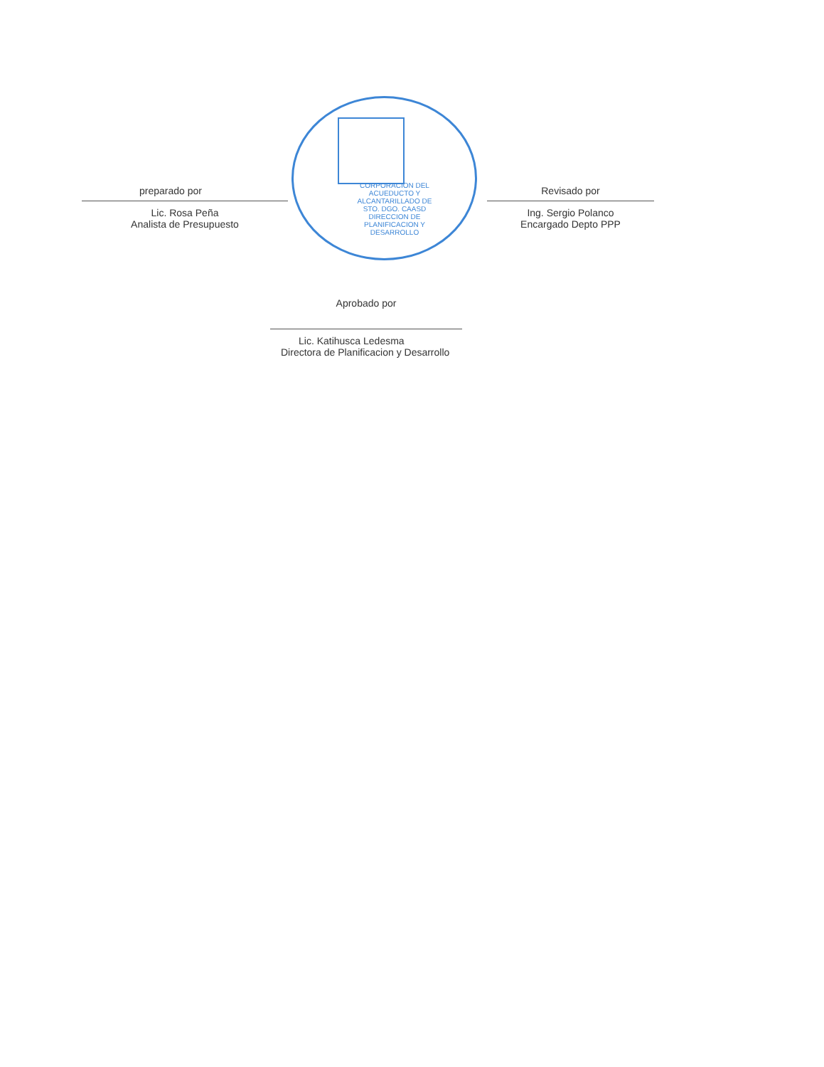CORPORACION DEL ACUEDUCTO Y ALCANTARILLADO DE STO. DGO. CAASD DIRECCION DE PLANIFICACION Y DESARROLLO
preparado por
Lic. Rosa Peña
Analista de Presupuesto
Revisado por
Ing. Sergio Polanco
Encargado Depto PPP
Aprobado por
Lic. Katihusca Ledesma
Directora de Planificacion y Desarrollo